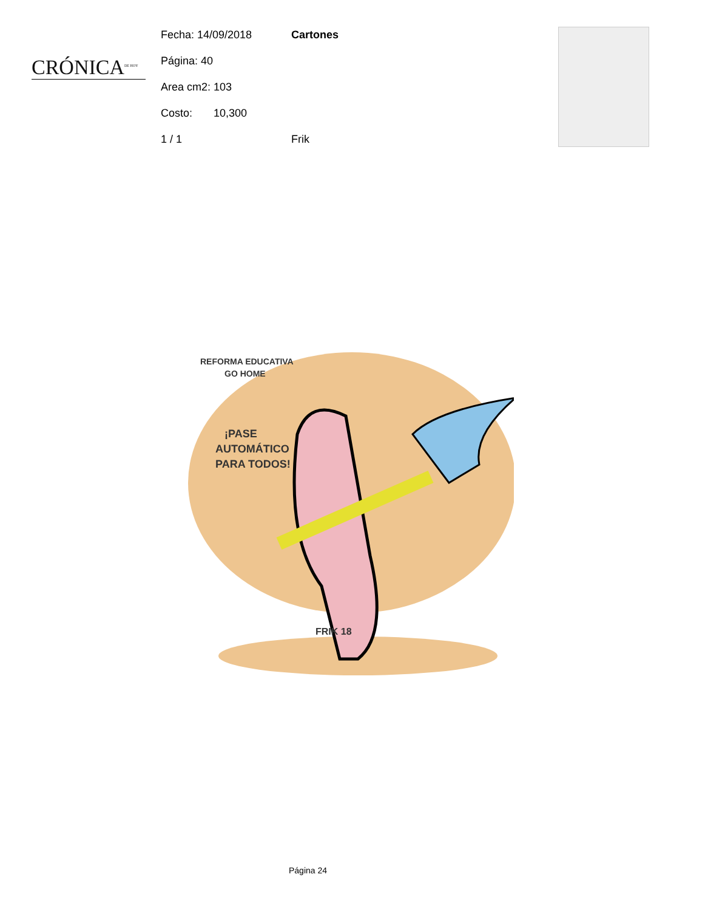CRÓNICA<sup>DE HOY</sup>
Fecha: 14/09/2018 Cartones
Página: 40
Area cm2: 103
Costo: 10,300
1 / 1 Frik
REFORMA EDUCATIVA
GO HOME
¡PASE
AUTOMÁTICO
PARA TODOS!
FRIK 18
Página 24